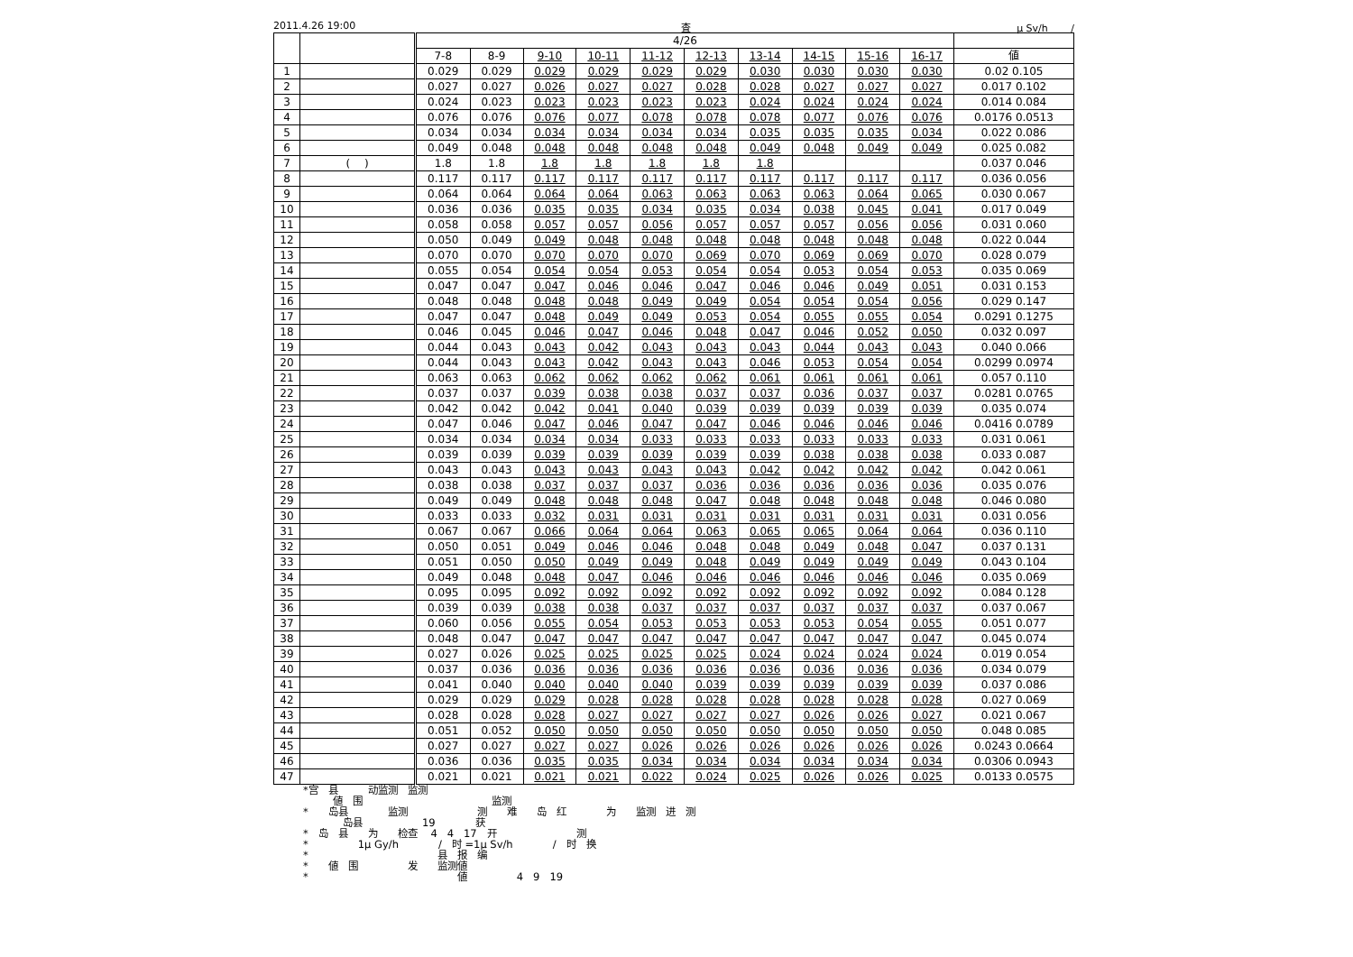2011.4.26 19:00 査 μ Sv/h　　 /
| | | 4/26 | | | | | | | | | | |
| --- | --- | --- | --- | --- | --- | --- | --- | --- | --- | --- | --- | --- |
| | | 7-8 | 8-9 | 9-10 | 10-11 | 11-12 | 12-13 | 13-14 | 14-15 | 15-16 | 16-17 | 値 |
| 1 | | 0.029 | 0.029 | 0.029 | 0.029 | 0.029 | 0.029 | 0.030 | 0.030 | 0.030 | 0.030 | 0.02 0.105 |
| 2 | | 0.027 | 0.027 | 0.026 | 0.027 | 0.027 | 0.028 | 0.028 | 0.027 | 0.027 | 0.027 | 0.017 0.102 |
| 3 | | 0.024 | 0.023 | 0.023 | 0.023 | 0.023 | 0.023 | 0.024 | 0.024 | 0.024 | 0.024 | 0.014 0.084 |
| 4 | | 0.076 | 0.076 | 0.076 | 0.077 | 0.078 | 0.078 | 0.078 | 0.077 | 0.076 | 0.076 | 0.0176 0.0513 |
| 5 | | 0.034 | 0.034 | 0.034 | 0.034 | 0.034 | 0.034 | 0.035 | 0.035 | 0.035 | 0.034 | 0.022 0.086 |
| 6 | | 0.049 | 0.048 | 0.048 | 0.048 | 0.048 | 0.048 | 0.049 | 0.048 | 0.049 | 0.049 | 0.025 0.082 |
| 7 | ( ) | 1.8 | 1.8 | 1.8 | 1.8 | 1.8 | 1.8 | 1.8 | | | | 0.037 0.046 |
| 8 | | 0.117 | 0.117 | 0.117 | 0.117 | 0.117 | 0.117 | 0.117 | 0.117 | 0.117 | 0.117 | 0.036 0.056 |
| 9 | | 0.064 | 0.064 | 0.064 | 0.064 | 0.063 | 0.063 | 0.063 | 0.063 | 0.064 | 0.065 | 0.030 0.067 |
| 10 | | 0.036 | 0.036 | 0.035 | 0.035 | 0.034 | 0.035 | 0.034 | 0.038 | 0.045 | 0.041 | 0.017 0.049 |
| 11 | | 0.058 | 0.058 | 0.057 | 0.057 | 0.056 | 0.057 | 0.057 | 0.057 | 0.056 | 0.056 | 0.031 0.060 |
| 12 | | 0.050 | 0.049 | 0.049 | 0.048 | 0.048 | 0.048 | 0.048 | 0.048 | 0.048 | 0.048 | 0.022 0.044 |
| 13 | | 0.070 | 0.070 | 0.070 | 0.070 | 0.070 | 0.069 | 0.070 | 0.069 | 0.069 | 0.070 | 0.028 0.079 |
| 14 | | 0.055 | 0.054 | 0.054 | 0.054 | 0.053 | 0.054 | 0.054 | 0.053 | 0.054 | 0.053 | 0.035 0.069 |
| 15 | | 0.047 | 0.047 | 0.047 | 0.046 | 0.046 | 0.047 | 0.046 | 0.046 | 0.049 | 0.051 | 0.031 0.153 |
| 16 | | 0.048 | 0.048 | 0.048 | 0.048 | 0.049 | 0.049 | 0.054 | 0.054 | 0.054 | 0.056 | 0.029 0.147 |
| 17 | | 0.047 | 0.047 | 0.048 | 0.049 | 0.049 | 0.053 | 0.054 | 0.055 | 0.055 | 0.054 | 0.0291 0.1275 |
| 18 | | 0.046 | 0.045 | 0.046 | 0.047 | 0.046 | 0.048 | 0.047 | 0.046 | 0.052 | 0.050 | 0.032 0.097 |
| 19 | | 0.044 | 0.043 | 0.043 | 0.042 | 0.043 | 0.043 | 0.043 | 0.044 | 0.043 | 0.043 | 0.040 0.066 |
| 20 | | 0.044 | 0.043 | 0.043 | 0.042 | 0.043 | 0.043 | 0.046 | 0.053 | 0.054 | 0.054 | 0.0299 0.0974 |
| 21 | | 0.063 | 0.063 | 0.062 | 0.062 | 0.062 | 0.062 | 0.061 | 0.061 | 0.061 | 0.061 | 0.057 0.110 |
| 22 | | 0.037 | 0.037 | 0.039 | 0.038 | 0.038 | 0.037 | 0.037 | 0.036 | 0.037 | 0.037 | 0.0281 0.0765 |
| 23 | | 0.042 | 0.042 | 0.042 | 0.041 | 0.040 | 0.039 | 0.039 | 0.039 | 0.039 | 0.039 | 0.035 0.074 |
| 24 | | 0.047 | 0.046 | 0.047 | 0.046 | 0.047 | 0.047 | 0.046 | 0.046 | 0.046 | 0.046 | 0.0416 0.0789 |
| 25 | | 0.034 | 0.034 | 0.034 | 0.034 | 0.033 | 0.033 | 0.033 | 0.033 | 0.033 | 0.033 | 0.031 0.061 |
| 26 | | 0.039 | 0.039 | 0.039 | 0.039 | 0.039 | 0.039 | 0.039 | 0.038 | 0.038 | 0.038 | 0.033 0.087 |
| 27 | | 0.043 | 0.043 | 0.043 | 0.043 | 0.043 | 0.043 | 0.042 | 0.042 | 0.042 | 0.042 | 0.042 0.061 |
| 28 | | 0.038 | 0.038 | 0.037 | 0.037 | 0.037 | 0.036 | 0.036 | 0.036 | 0.036 | 0.036 | 0.035 0.076 |
| 29 | | 0.049 | 0.049 | 0.048 | 0.048 | 0.048 | 0.047 | 0.048 | 0.048 | 0.048 | 0.048 | 0.046 0.080 |
| 30 | | 0.033 | 0.033 | 0.032 | 0.031 | 0.031 | 0.031 | 0.031 | 0.031 | 0.031 | 0.031 | 0.031 0.056 |
| 31 | | 0.067 | 0.067 | 0.066 | 0.064 | 0.064 | 0.063 | 0.065 | 0.065 | 0.064 | 0.064 | 0.036 0.110 |
| 32 | | 0.050 | 0.051 | 0.049 | 0.046 | 0.046 | 0.048 | 0.048 | 0.049 | 0.048 | 0.047 | 0.037 0.131 |
| 33 | | 0.051 | 0.050 | 0.050 | 0.049 | 0.049 | 0.048 | 0.049 | 0.049 | 0.049 | 0.049 | 0.043 0.104 |
| 34 | | 0.049 | 0.048 | 0.048 | 0.047 | 0.046 | 0.046 | 0.046 | 0.046 | 0.046 | 0.046 | 0.035 0.069 |
| 35 | | 0.095 | 0.095 | 0.092 | 0.092 | 0.092 | 0.092 | 0.092 | 0.092 | 0.092 | 0.092 | 0.084 0.128 |
| 36 | | 0.039 | 0.039 | 0.038 | 0.038 | 0.037 | 0.037 | 0.037 | 0.037 | 0.037 | 0.037 | 0.037 0.067 |
| 37 | | 0.060 | 0.056 | 0.055 | 0.054 | 0.053 | 0.053 | 0.053 | 0.053 | 0.054 | 0.055 | 0.051 0.077 |
| 38 | | 0.048 | 0.047 | 0.047 | 0.047 | 0.047 | 0.047 | 0.047 | 0.047 | 0.047 | 0.047 | 0.045 0.074 |
| 39 | | 0.027 | 0.026 | 0.025 | 0.025 | 0.025 | 0.025 | 0.024 | 0.024 | 0.024 | 0.024 | 0.019 0.054 |
| 40 | | 0.037 | 0.036 | 0.036 | 0.036 | 0.036 | 0.036 | 0.036 | 0.036 | 0.036 | 0.036 | 0.034 0.079 |
| 41 | | 0.041 | 0.040 | 0.040 | 0.040 | 0.040 | 0.039 | 0.039 | 0.039 | 0.039 | 0.039 | 0.037 0.086 |
| 42 | | 0.029 | 0.029 | 0.029 | 0.028 | 0.028 | 0.028 | 0.028 | 0.028 | 0.028 | 0.028 | 0.027 0.069 |
| 43 | | 0.028 | 0.028 | 0.028 | 0.027 | 0.027 | 0.027 | 0.027 | 0.026 | 0.026 | 0.027 | 0.021 0.067 |
| 44 | | 0.051 | 0.052 | 0.050 | 0.050 | 0.050 | 0.050 | 0.050 | 0.050 | 0.050 | 0.050 | 0.048 0.085 |
| 45 | | 0.027 | 0.027 | 0.027 | 0.027 | 0.026 | 0.026 | 0.026 | 0.026 | 0.026 | 0.026 | 0.0243 0.0664 |
| 46 | | 0.036 | 0.036 | 0.035 | 0.035 | 0.034 | 0.034 | 0.034 | 0.034 | 0.034 | 0.034 | 0.0306 0.0943 |
| 47 | | 0.021 | 0.021 | 0.021 | 0.021 | 0.022 | 0.024 | 0.025 | 0.026 | 0.026 | 0.025 | 0.0133 0.0575 |
*宫　县　　　动监测　监测 　　　値　围　　　　　　　　　　　　　监测 *　　岛县　　　　监测　　　　　　　测　　难　　岛　红　　　　为　　监测　进　测 　　　　岛县　　　　　　19　　　　获 *　岛　县　　为　　检查　 4　4　17　开　　　　　　　　测 *　　　　　1μ Gy/h　　　　/　时 =1μ Sv/h　　　　/　时　换 *　　　　　　　　　　　　　县　报　编 *　　値　围　　　　　发　　监测値 *　　　　　　　　　　　　　　　値　　　　　4　9　19